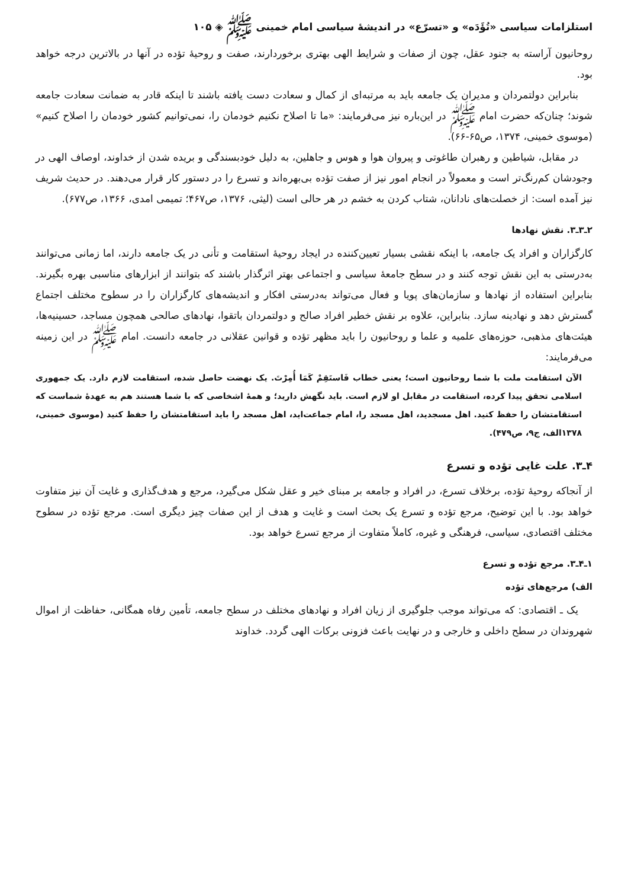استلزامات سیاسی «تُؤَدَه» و «تسرّع» در اندیشهٔ سیاسی امام خمینی ﷺ ◈ ۱۰۵
روحانیون آراسته به جنود عقل، چون از صفات و شرایط الهی بهتری برخوردارند، صفت و روحیهٔ تؤده در آنها در بالاترین درجه خواهد بود.
بنابراین دولتمردان و مدیران یک جامعه باید به مرتبه‌ای از کمال و سعادت دست یافته باشند تا اینکه قادر به ضمانت سعادت جامعه شوند؛ چنان‌که حضرت امام ﷺ در این‌باره نیز می‌فرمایند: «ما تا اصلاح نکنیم خودمان را، نمی‌توانیم کشور خودمان را اصلاح کنیم» (موسوی خمینی، ۱۳۷۴، ص۶۵-۶۶).
در مقابل، شیاطین و رهبران طاغوتی و پیروان هوا و هوس و جاهلین، به دلیل خودبسندگی و بریده شدن از خداوند، اوصاف الهی در وجودشان کم‌رنگ‌تر است و معمولاً در انجام امور نیز از صفت تؤده بی‌بهره‌اند و تسرع را در دستور کار قرار می‌دهند. در حدیث شریف نیز آمده است: از خصلت‌های نادانان، شتاب کردن به خشم در هر حالی است (لیثی، ۱۳۷۶، ص۴۶۷؛ تمیمی امدی، ۱۳۶۶، ص۶۷۷).
۲ـ۳ـ۳. نقش نهادها
کارگزاران و افراد یک جامعه، با اینکه نقشی بسیار تعیین‌کننده در ایجاد روحیهٔ استقامت و تأنی در یک جامعه دارند، اما زمانی می‌توانند به‌درستی به این نقش توجه کنند و در سطح جامعهٔ سیاسی و اجتماعی بهتر اثرگذار باشند که بتوانند از ابزارهای مناسبی بهره بگیرند. بنابراین استفاده از نهادها و سازمان‌های پویا و فعال می‌تواند به‌درستی افکار و اندیشه‌های کارگزاران را در سطوح مختلف اجتماع گسترش دهد و نهادینه سازد. بنابراین، علاوه بر نقش خطیر افراد صالح و دولتمردان باتقوا، نهادهای صالحی همچون مساجد، حسینیه‌ها، هیئت‌های مذهبی، حوزه‌های علمیه و علما و روحانیون را باید مظهر تؤده و قوانین عقلانی در جامعه دانست. امام ﷺ در این زمینه می‌فرمایند:
الآن استقامت ملت با شما روحانیون است؛ یعنی خطاب فَاستَقِمْ کَمَا أُمِرْتَ. یک نهضت حاصل شده، استقامت لازم دارد. یک جمهوری اسلامی تحقق پیدا کرده، استقامت در مقابل او لازم است. باید نگهش دارید؛ و همهٔ اشخاصی که با شما هستند هم به عهدهٔ شماست که استقامتشان را حفظ کنید. اهل مسجدید، اهل مسجد را، امام جماعت‌اید، اهل مسجد را باید استقامتشان را حفظ کنید (موسوی خمینی، ۱۳۷۸الف، ج۹، ص۴۷۹).
۴ـ۳. علت غایی تؤده و تسرع
از آنجاکه روحیهٔ تؤده، برخلاف تسرع، در افراد و جامعه بر مبنای خیر و عقل شکل می‌گیرد، مرجع و هدف‌گذاری و غایت آن نیز متفاوت خواهد بود. با این توضیح، مرجع تؤده و تسرع یک بحث است و غایت و هدف از این صفات چیز دیگری است. مرجع تؤده در سطوح مختلف اقتصادی، سیاسی، فرهنگی و غیره، کاملاً متفاوت از مرجع تسرع خواهد بود.
۱ـ۴ـ۳. مرجع تؤده و تسرع
الف) مرجع‌های تؤده
یک ـ اقتصادی: که می‌تواند موجب جلوگیری از زیان افراد و نهادهای مختلف در سطح جامعه، تأمین رفاه همگانی، حفاظت از اموال شهروندان در سطح داخلی و خارجی و در نهایت باعث فزونی برکات الهی گردد. خداوند